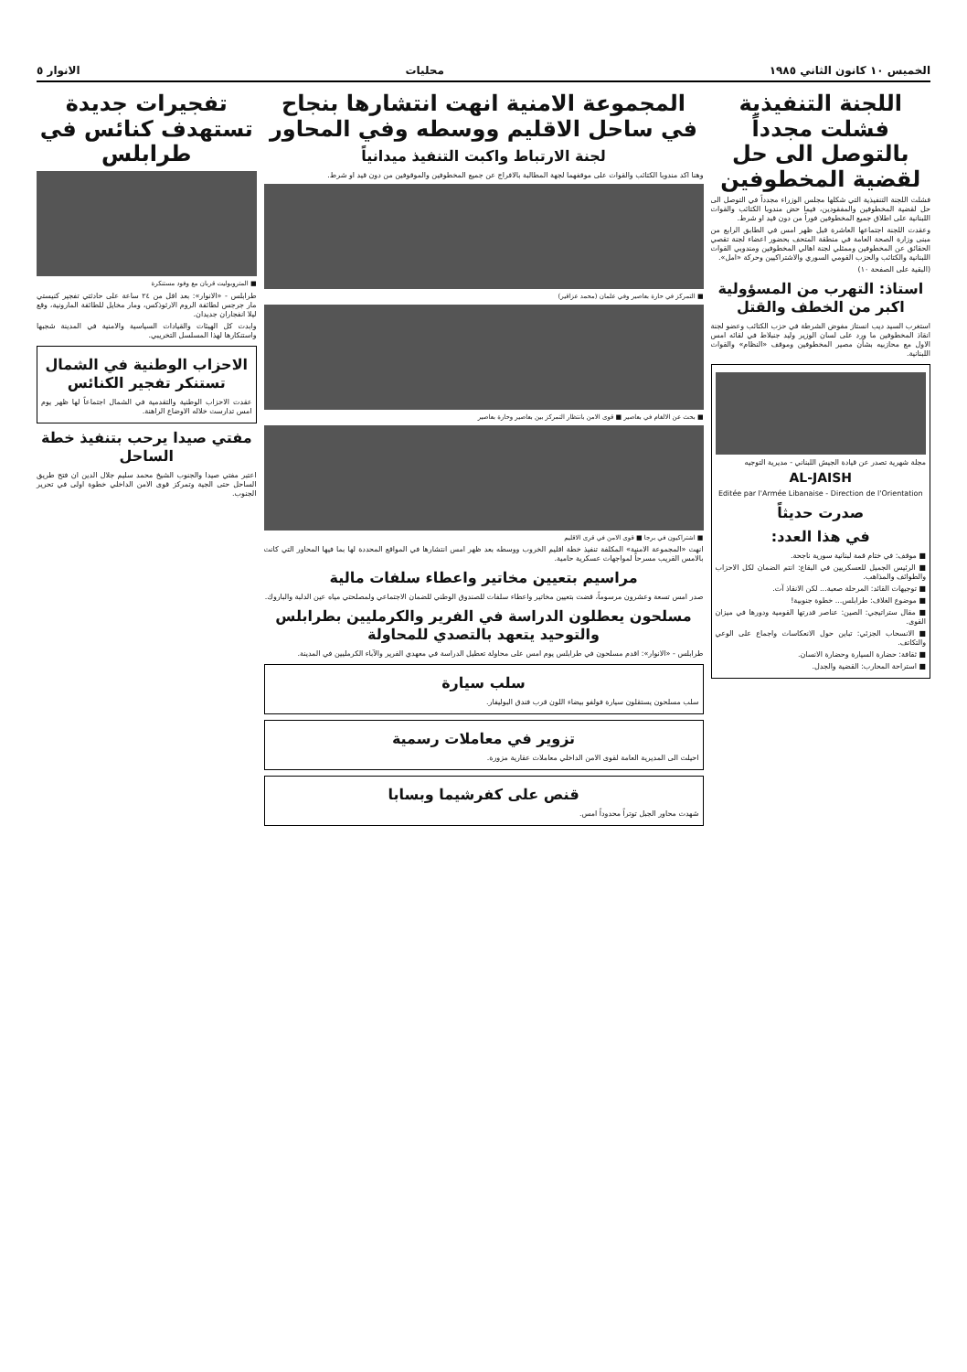الخميس ١٠ كانون الثاني ١٩٨٥ محليات الانوار ٥
اللجنة التنفيذية فشلت مجدداً بالتوصل الى حل لقضية المخطوفين
فشلت اللجنة التنفيذية التي شكلها مجلس الوزراء مجدداً في التوصل الى حل لقضية المخطوفين والمفقودين، فيما حض مندوبا الكتائب والقوات اللبنانية على اطلاق جميع المخطوفين فوراً من دون قيد او شرط.
وعقدت اللجنة اجتماعها العاشرة قبل ظهر امس في الطابق الرابع من مبنى وزارة الصحة العامة في منطقة المتحف بحضور اعضاء لجنة تقصي الحقائق عن المخطوفين وممثلي لجنة اهالي المخطوفين ومندوبي القوات اللبنانية والكتائب والحزب القومي السوري والاشتراكيين وحركة «امل».
(البقية على الصفحة ١٠)
استاذ: التهرب من المسؤولية اكبر من الخطف والقتل
استغرب السيد ديب انستاز مفوض الشرطة في حزب الكتائب وعضو لجنة انقاذ المخطوفين ما ورد على لسان الوزير وليد جنبلاط في لقائه امس الاول مع محازبيه بشأن مصير المخطوفين وموقف «النظام» والقوات اللبنانية.
مجلة شهرية تصدر عن قيادة الجيش اللبناني - مديرية التوجيه
AL-JAISH
Editée par l'Armée Libanaise - Direction de l'Orientation
صدرت حديثاً
في هذا العدد:
■ موقف: في ختام قمة لبنانية سورية ناجحة.
■ الرئيس الجميل للعسكريين في البقاع: انتم الضمان لكل الاحزاب والطوائف والمذاهب.
■ توجيهات القائد: المرحلة صعبة... لكن الانقاذ آت.
■ موضوع الغلاف: طرابلس... خطوة جنوبية!
■ مقال ستراتيجي: الصين: عناصر قدرتها القومية ودورها في ميزان القوى.
■ الانسحاب الجزئي: تباين حول الانعكاسات واجماع على الوعي والتكاتف.
■ ثقافة: حضارة السيارة وحضارة الانسان.
■ استراحة المحارب: القضية والجدل.
المجموعة الامنية انهت انتشارها بنجاح في ساحل الاقليم ووسطه وفي المحاور
لجنة الارتباط واكبت التنفيذ ميدانياً
وهنا اكد مندوبا الكتائب والقوات على موقفهما لجهة المطالبة بالافراج عن جميع المخطوفين والموقوفين من دون قيد او شرط.
■ التمركز في حارة بعاصير وفي علمان (محمد عزاقير)
■ بحث عن الالغام في بعاصير ■ قوى الامن بانتظار التمركز بين بعاصير وحارة بعاصير
■ اشتراكيون في برجا ■ قوى الامن في قرى الاقليم
انهت «المجموعة الامنية» المكلفة تنفيذ خطة اقليم الخروب ووسطه بعد ظهر امس انتشارها في المواقع المحددة لها بما فيها المحاور التي كانت بالامس القريب مسرحاً لمواجهات عسكرية حامية.
مراسيم بتعيين مخاتير واعطاء سلفات مالية
صدر امس تسعة وعشرون مرسوماً، قضت بتعيين مخاتير واعطاء سلفات للصندوق الوطني للضمان الاجتماعي ولمصلحتي مياه عين الدلبة والباروك.
مسلحون يعطلون الدراسة في الفرير والكرمليين بطرابلس والتوحيد يتعهد بالتصدي للمحاولة
طرابلس - «الانوار»: اقدم مسلحون في طرابلس يوم امس على محاولة تعطيل الدراسة في معهدي الفرير والآباء الكرمليين في المدينة.
سلب سيارة
سلب مسلحون يستقلون سيارة فولفو بيضاء اللون قرب فندق البوليفار.
تزوير في معاملات رسمية
احيلت الى المديرية العامة لقوى الامن الداخلي معاملات عقارية مزورة.
قنص على كفرشيما وبسابا
شهدت محاور الجبل توتراً محدوداً امس.
تفجيرات جديدة تستهدف كنائس في طرابلس
■ المتروبوليت قربان مع وفود مستنكرة
طرابلس - «الانوار»: بعد اقل من ٢٤ ساعة على حادثتي تفجير كنيستي مار جرجس لطائفة الروم الارثوذكس، ومار مخايل للطائفة المارونية، وقع ليلا انفجاران جديدان.
وابدت كل الهيئات والقيادات السياسية والامنية في المدينة شجبها واستنكارها لهذا المسلسل التخريبي.
الاحزاب الوطنية في الشمال تستنكر تفجير الكنائس
عقدت الاحزاب الوطنية والتقدمية في الشمال اجتماعاً لها ظهر يوم امس تدارست خلاله الاوضاع الراهنة.
مفتي صيدا يرحب بتنفيذ خطة الساحل
اعتبر مفتي صيدا والجنوب الشيخ محمد سليم جلال الدين ان فتح طريق الساحل حتى الجية وتمركز قوى الامن الداخلي خطوة اولى في تحرير الجنوب.